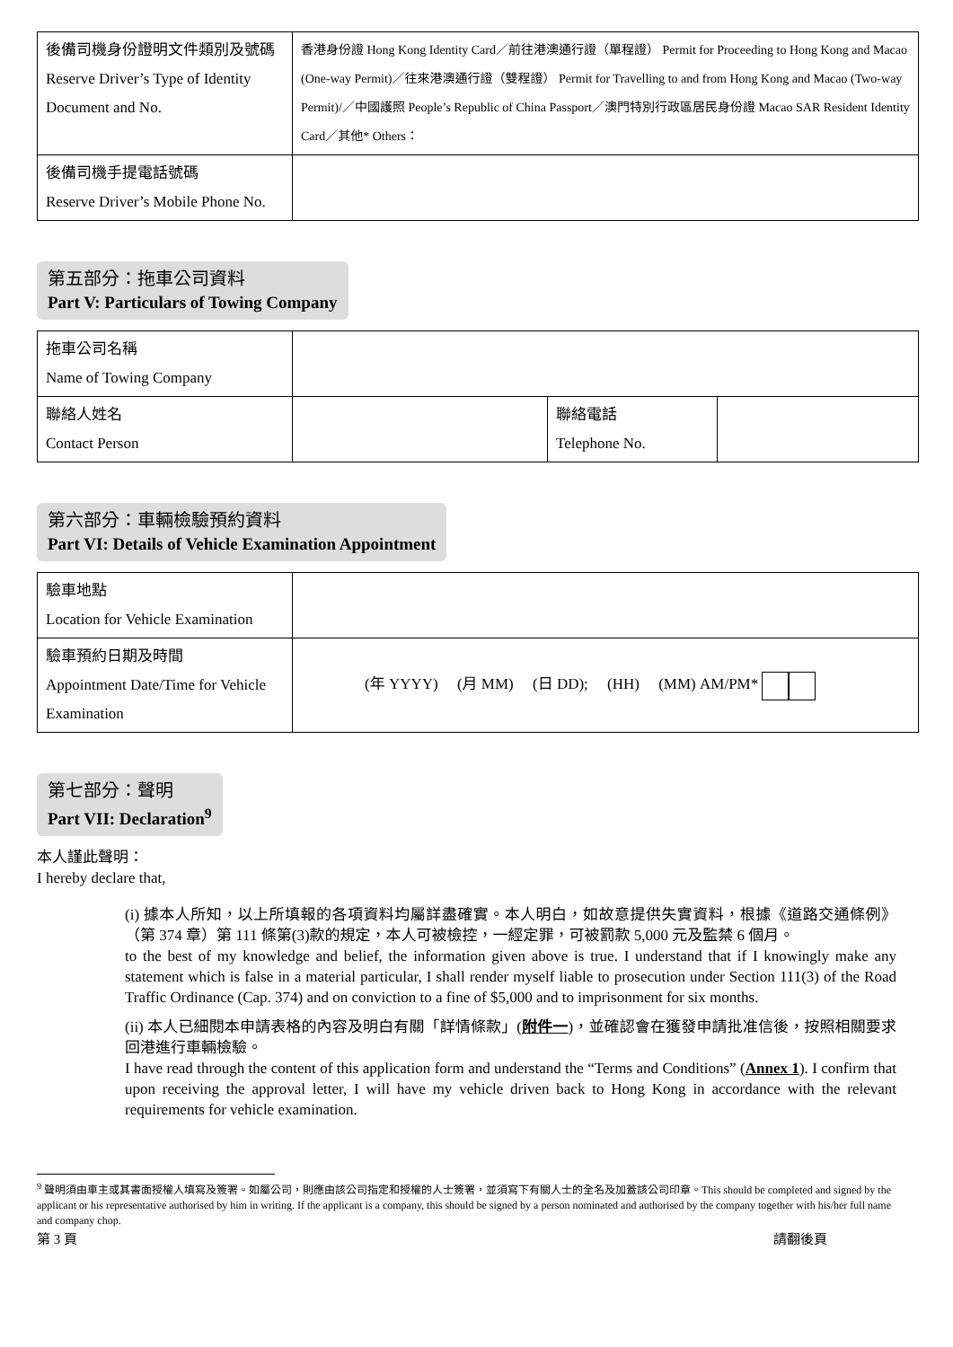| 後備司機身份證明文件類別及號碼 Reserve Driver’s Type of Identity Document and No. | 香港身份證 Hong Kong Identity Card／前往港澳通行證（單程證） Permit for Proceeding to Hong Kong and Macao (One-way Permit)／往來港澳通行證（雙程證） Permit for Travelling to and from Hong Kong and Macao (Two-way Permit)/／中國護照 People’s Republic of China Passport／澳門特別行政區居民身份證 Macao SAR Resident Identity Card／其他* Others： |
| 後備司機手提電話號碼 Reserve Driver’s Mobile Phone No. | |
第五部分：拖車公司資料
Part V: Particulars of Towing Company
| 拖車公司名稱 Name of Towing Company | | | |
| 聯絡人姓名 Contact Person | | 聯絡電話 Telephone No. | |
第六部分：車輛檢驗預約資料
Part VI: Details of Vehicle Examination Appointment
| 驗車地點 Location for Vehicle Examination | |
| 驗車預約日期及時間 Appointment Date/Time for Vehicle Examination | (年 YYYY) (月 MM) (日 DD); (HH) (MM) AM/PM* |
第七部分：聲明
Part VII: Declaration<sup>9</sup>
本人謹此聲明：
I hereby declare that,
(i) 據本人所知，以上所填報的各項資料均屬詳盡確實。本人明白，如故意提供失實資料，根據《道路交通條例》（第 374 章）第 111 條第(3)款的規定，本人可被檢控，一經定罪，可被罰款 5,000 元及監禁 6 個月。
to the best of my knowledge and belief, the information given above is true. I understand that if I knowingly make any statement which is false in a material particular, I shall render myself liable to prosecution under Section 111(3) of the Road Traffic Ordinance (Cap. 374) and on conviction to a fine of $5,000 and to imprisonment for six months.
(ii) 本人已細閱本申請表格的內容及明白有關「詳情條款」(附件一)，並確認會在獲發申請批准信後，按照相關要求回港進行車輛檢驗。
I have read through the content of this application form and understand the “Terms and Conditions” (Annex 1). I confirm that upon receiving the approval letter, I will have my vehicle driven back to Hong Kong in accordance with the relevant requirements for vehicle examination.
<sup>9</sup> 聲明須由車主或其書面授權人填寫及簽署。如屬公司，則應由該公司指定和授權的人士簽署，並須寫下有關人士的全名及加蓋該公司印章。This should be completed and signed by the applicant or his representative authorised by him in writing. If the applicant is a company, this should be signed by a person nominated and authorised by the company together with his/her full name and company chop.
第 3 頁 請翻後頁